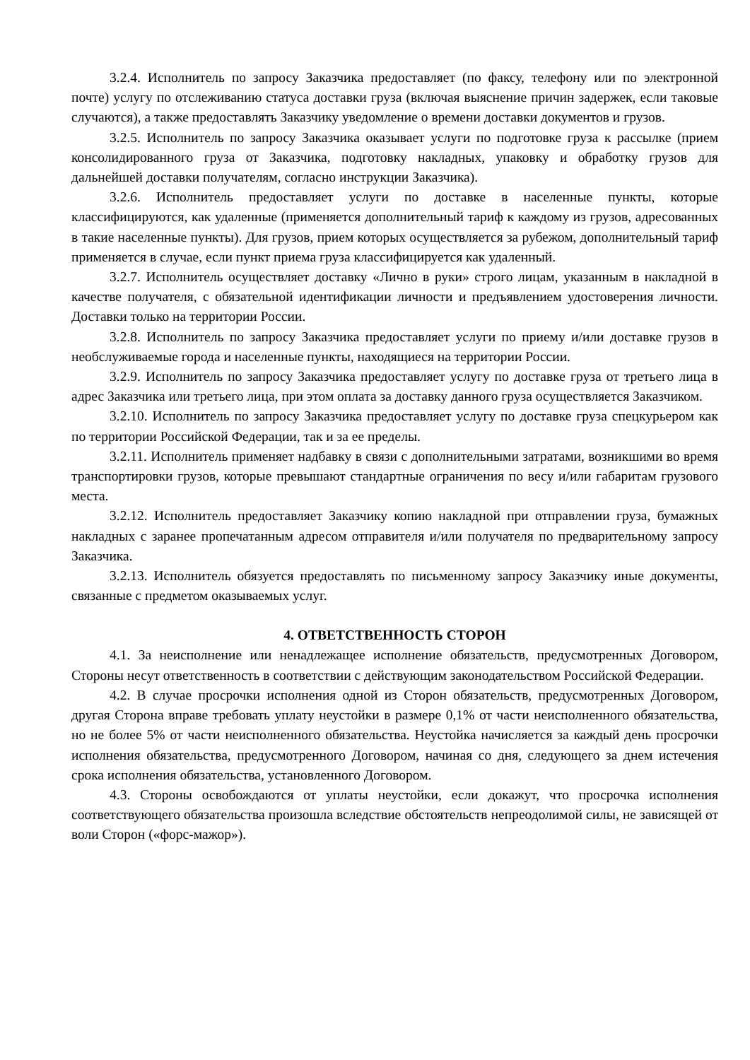3.2.4. Исполнитель по запросу Заказчика предоставляет (по факсу, телефону или по электронной почте) услугу по отслеживанию статуса доставки груза (включая выяснение причин задержек, если таковые случаются), а также предоставлять Заказчику уведомление о времени доставки документов и грузов.
3.2.5. Исполнитель по запросу Заказчика оказывает услуги по подготовке груза к рассылке (прием консолидированного груза от Заказчика, подготовку накладных, упаковку и обработку грузов для дальнейшей доставки получателям, согласно инструкции Заказчика).
3.2.6. Исполнитель предоставляет услуги по доставке в населенные пункты, которые классифицируются, как удаленные (применяется дополнительный тариф к каждому из грузов, адресованных в такие населенные пункты). Для грузов, прием которых осуществляется за рубежом, дополнительный тариф применяется в случае, если пункт приема груза классифицируется как удаленный.
3.2.7. Исполнитель осуществляет доставку «Лично в руки» строго лицам, указанным в накладной в качестве получателя, с обязательной идентификации личности и предъявлением удостоверения личности. Доставки только на территории России.
3.2.8. Исполнитель по запросу Заказчика предоставляет услуги по приему и/или доставке грузов в необслуживаемые города и населенные пункты, находящиеся на территории России.
3.2.9. Исполнитель по запросу Заказчика предоставляет услугу по доставке груза от третьего лица в адрес Заказчика или третьего лица, при этом оплата за доставку данного груза осуществляется Заказчиком.
3.2.10. Исполнитель по запросу Заказчика предоставляет услугу по доставке груза спецкурьером как по территории Российской Федерации, так и за ее пределы.
3.2.11. Исполнитель применяет надбавку в связи с дополнительными затратами, возникшими во время транспортировки грузов, которые превышают стандартные ограничения по весу и/или габаритам грузового места.
3.2.12. Исполнитель предоставляет Заказчику копию накладной при отправлении груза, бумажных накладных с заранее пропечатанным адресом отправителя и/или получателя по предварительному запросу Заказчика.
3.2.13. Исполнитель обязуется предоставлять по письменному запросу Заказчику иные документы, связанные с предметом оказываемых услуг.
4. ОТВЕТСТВЕННОСТЬ СТОРОН
4.1. За неисполнение или ненадлежащее исполнение обязательств, предусмотренных Договором, Стороны несут ответственность в соответствии с действующим законодательством Российской Федерации.
4.2. В случае просрочки исполнения одной из Сторон обязательств, предусмотренных Договором, другая Сторона вправе требовать уплату неустойки в размере 0,1% от части неисполненного обязательства, но не более 5% от части неисполненного обязательства. Неустойка начисляется за каждый день просрочки исполнения обязательства, предусмотренного Договором, начиная со дня, следующего за днем истечения срока исполнения обязательства, установленного Договором.
4.3. Стороны освобождаются от уплаты неустойки, если докажут, что просрочка исполнения соответствующего обязательства произошла вследствие обстоятельств непреодолимой силы, не зависящей от воли Сторон («форс-мажор»).